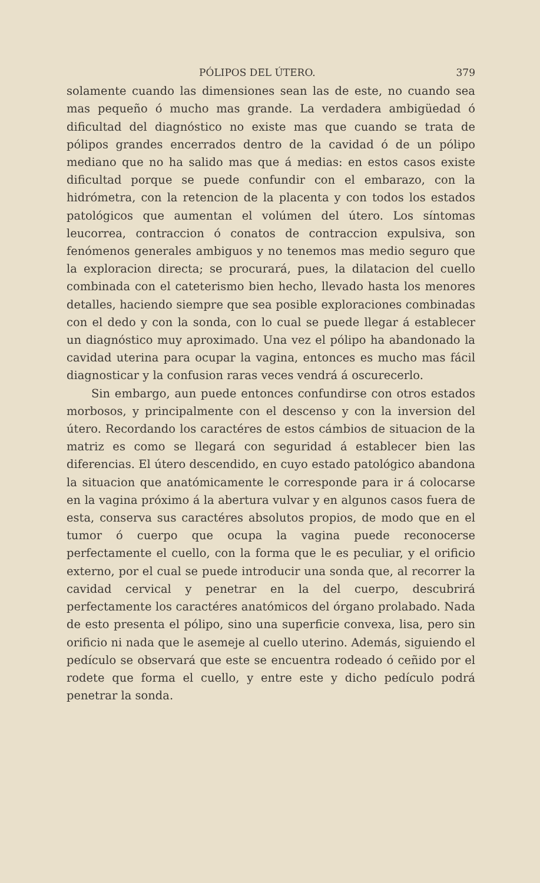PÓLIPOS DEL ÚTERO. 379
solamente cuando las dimensiones sean las de este, no cuando sea mas pequeño ó mucho mas grande. La verdadera ambigüedad ó dificultad del diagnóstico no existe mas que cuando se trata de pólipos grandes encerrados dentro de la cavidad ó de un pólipo mediano que no ha salido mas que á medias: en estos casos existe dificultad porque se puede confundir con el embarazo, con la hidrómetra, con la retencion de la placenta y con todos los estados patológicos que aumentan el volúmen del útero. Los síntomas leucorrea, contraccion ó conatos de contraccion expulsiva, son fenómenos generales ambiguos y no tenemos mas medio seguro que la exploracion directa; se procurará, pues, la dilatacion del cuello combinada con el cateterismo bien hecho, llevado hasta los menores detalles, haciendo siempre que sea posible exploraciones combinadas con el dedo y con la sonda, con lo cual se puede llegar á establecer un diagnóstico muy aproximado. Una vez el pólipo ha abandonado la cavidad uterina para ocupar la vagina, entonces es mucho mas fácil diagnosticar y la confusion raras veces vendrá á oscurecerlo.
Sin embargo, aun puede entonces confundirse con otros estados morbosos, y principalmente con el descenso y con la inversion del útero. Recordando los caractéres de estos cámbios de situacion de la matriz es como se llegará con seguridad á establecer bien las diferencias. El útero descendido, en cuyo estado patológico abandona la situacion que anatómicamente le corresponde para ir á colocarse en la vagina próximo á la abertura vulvar y en algunos casos fuera de esta, conserva sus caractéres absolutos propios, de modo que en el tumor ó cuerpo que ocupa la vagina puede reconocerse perfectamente el cuello, con la forma que le es peculiar, y el orificio externo, por el cual se puede introducir una sonda que, al recorrer la cavidad cervical y penetrar en la del cuerpo, descubrirá perfectamente los caractéres anatómicos del órgano prolabado. Nada de esto presenta el pólipo, sino una superficie convexa, lisa, pero sin orificio ni nada que le asemeje al cuello uterino. Además, siguiendo el pedículo se observará que este se encuentra rodeado ó ceñido por el rodete que forma el cuello, y entre este y dicho pedículo podrá penetrar la sonda.